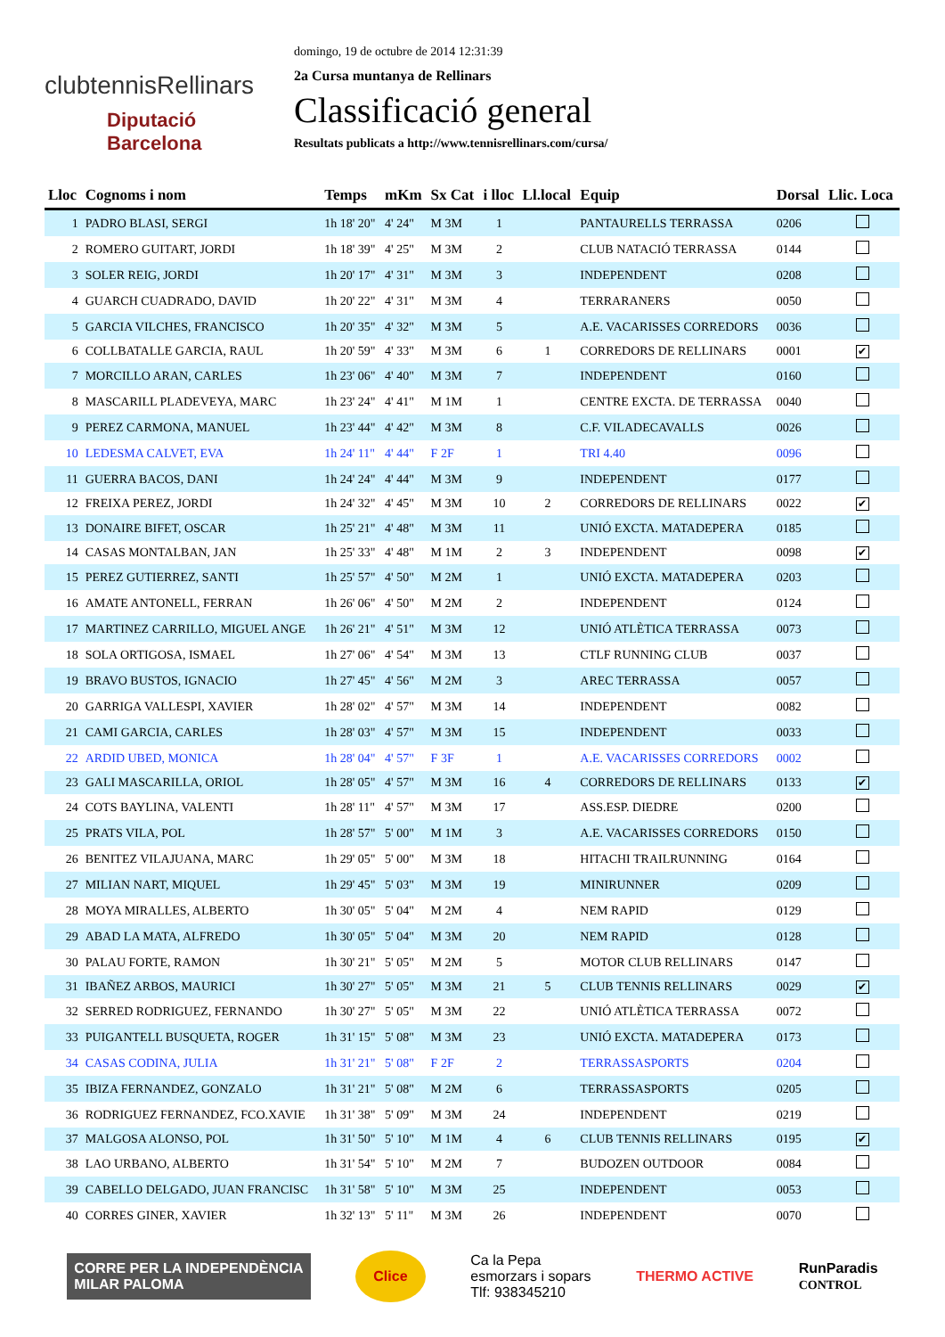clubtennisRellinars
Diputació
Barcelona
domingo, 19 de octubre de 2014 12:31:39
2a Cursa muntanya de Rellinars
Classificació general
Resultats publicats a http://www.tennisrellinars.com/cursa/
| Lloc | Cognoms i nom | Temps | mKm | Sx Cat | i lloc | Ll.local | Equip | Dorsal | Llic. Loca |
| --- | --- | --- | --- | --- | --- | --- | --- | --- | --- |
| 1 | PADRO BLASI, SERGI | 1h 18' 20" | 4' 24" | M 3M | 1 | | PANTAURELLS TERRASSA | 0206 | |
| 2 | ROMERO GUITART, JORDI | 1h 18' 39" | 4' 25" | M 3M | 2 | | CLUB NATACIÓ TERRASSA | 0144 | |
| 3 | SOLER REIG, JORDI | 1h 20' 17" | 4' 31" | M 3M | 3 | | INDEPENDENT | 0208 | |
| 4 | GUARCH CUADRADO, DAVID | 1h 20' 22" | 4' 31" | M 3M | 4 | | TERRARANERS | 0050 | |
| 5 | GARCIA VILCHES, FRANCISCO | 1h 20' 35" | 4' 32" | M 3M | 5 | | A.E. VACARISSES CORREDORS | 0036 | |
| 6 | COLLBATALLE GARCIA, RAUL | 1h 20' 59" | 4' 33" | M 3M | 6 | 1 | CORREDORS DE RELLINARS | 0001 | ✔ |
| 7 | MORCILLO ARAN, CARLES | 1h 23' 06" | 4' 40" | M 3M | 7 | | INDEPENDENT | 0160 | |
| 8 | MASCARILL PLADEVEYA, MARC | 1h 23' 24" | 4' 41" | M 1M | 1 | | CENTRE EXCTA. DE TERRASSA | 0040 | |
| 9 | PEREZ CARMONA, MANUEL | 1h 23' 44" | 4' 42" | M 3M | 8 | | C.F. VILADECAVALLS | 0026 | |
| 10 | LEDESMA CALVET, EVA | 1h 24' 11" | 4' 44" | F 2F | 1 | | TRI 4.40 | 0096 | |
| 11 | GUERRA BACOS, DANI | 1h 24' 24" | 4' 44" | M 3M | 9 | | INDEPENDENT | 0177 | |
| 12 | FREIXA PEREZ, JORDI | 1h 24' 32" | 4' 45" | M 3M | 10 | 2 | CORREDORS DE RELLINARS | 0022 | ✔ |
| 13 | DONAIRE BIFET, OSCAR | 1h 25' 21" | 4' 48" | M 3M | 11 | | UNIÓ EXCTA. MATADEPERA | 0185 | |
| 14 | CASAS MONTALBAN, JAN | 1h 25' 33" | 4' 48" | M 1M | 2 | 3 | INDEPENDENT | 0098 | ✔ |
| 15 | PEREZ GUTIERREZ, SANTI | 1h 25' 57" | 4' 50" | M 2M | 1 | | UNIÓ EXCTA. MATADEPERA | 0203 | |
| 16 | AMATE ANTONELL, FERRAN | 1h 26' 06" | 4' 50" | M 2M | 2 | | INDEPENDENT | 0124 | |
| 17 | MARTINEZ CARRILLO, MIGUEL ANGE | 1h 26' 21" | 4' 51" | M 3M | 12 | | UNIÓ ATLÈTICA TERRASSA | 0073 | |
| 18 | SOLA ORTIGOSA, ISMAEL | 1h 27' 06" | 4' 54" | M 3M | 13 | | CTLF RUNNING CLUB | 0037 | |
| 19 | BRAVO BUSTOS, IGNACIO | 1h 27' 45" | 4' 56" | M 2M | 3 | | AREC TERRASSA | 0057 | |
| 20 | GARRIGA VALLESPI, XAVIER | 1h 28' 02" | 4' 57" | M 3M | 14 | | INDEPENDENT | 0082 | |
| 21 | CAMI GARCIA, CARLES | 1h 28' 03" | 4' 57" | M 3M | 15 | | INDEPENDENT | 0033 | |
| 22 | ARDID UBED, MONICA | 1h 28' 04" | 4' 57" | F 3F | 1 | | A.E. VACARISSES CORREDORS | 0002 | |
| 23 | GALI MASCARILLA, ORIOL | 1h 28' 05" | 4' 57" | M 3M | 16 | 4 | CORREDORS DE RELLINARS | 0133 | ✔ |
| 24 | COTS BAYLINA, VALENTI | 1h 28' 11" | 4' 57" | M 3M | 17 | | ASS.ESP. DIEDRE | 0200 | |
| 25 | PRATS VILA, POL | 1h 28' 57" | 5' 00" | M 1M | 3 | | A.E. VACARISSES CORREDORS | 0150 | |
| 26 | BENITEZ VILAJUANA, MARC | 1h 29' 05" | 5' 00" | M 3M | 18 | | HITACHI TRAILRUNNING | 0164 | |
| 27 | MILIAN NART, MIQUEL | 1h 29' 45" | 5' 03" | M 3M | 19 | | MINIRUNNER | 0209 | |
| 28 | MOYA MIRALLES, ALBERTO | 1h 30' 05" | 5' 04" | M 2M | 4 | | NEM RAPID | 0129 | |
| 29 | ABAD LA MATA, ALFREDO | 1h 30' 05" | 5' 04" | M 3M | 20 | | NEM RAPID | 0128 | |
| 30 | PALAU FORTE, RAMON | 1h 30' 21" | 5' 05" | M 2M | 5 | | MOTOR CLUB RELLINARS | 0147 | |
| 31 | IBAÑEZ ARBOS, MAURICI | 1h 30' 27" | 5' 05" | M 3M | 21 | 5 | CLUB TENNIS RELLINARS | 0029 | ✔ |
| 32 | SERRED RODRIGUEZ, FERNANDO | 1h 30' 27" | 5' 05" | M 3M | 22 | | UNIÓ ATLÈTICA TERRASSA | 0072 | |
| 33 | PUIGANTELL BUSQUETA, ROGER | 1h 31' 15" | 5' 08" | M 3M | 23 | | UNIÓ EXCTA. MATADEPERA | 0173 | |
| 34 | CASAS CODINA, JULIA | 1h 31' 21" | 5' 08" | F 2F | 2 | | TERRASSASPORTS | 0204 | |
| 35 | IBIZA FERNANDEZ, GONZALO | 1h 31' 21" | 5' 08" | M 2M | 6 | | TERRASSASPORTS | 0205 | |
| 36 | RODRIGUEZ FERNANDEZ, FCO.XAVIE | 1h 31' 38" | 5' 09" | M 3M | 24 | | INDEPENDENT | 0219 | |
| 37 | MALGOSA ALONSO, POL | 1h 31' 50" | 5' 10" | M 1M | 4 | 6 | CLUB TENNIS RELLINARS | 0195 | ✔ |
| 38 | LAO URBANO, ALBERTO | 1h 31' 54" | 5' 10" | M 2M | 7 | | BUDOZEN OUTDOOR | 0084 | |
| 39 | CABELLO DELGADO, JUAN FRANCISC | 1h 31' 58" | 5' 10" | M 3M | 25 | | INDEPENDENT | 0053 | |
| 40 | CORRES GINER, XAVIER | 1h 32' 13" | 5' 11" | M 3M | 26 | | INDEPENDENT | 0070 | |
CORRE PER LA INDEPENDÈNCIA
MILAR PALOMA
Clice
Ca la Pepa
esmorzars i sopars
Tlf: 938345210
THERMO ACTIVE
RunParadis
CONTROL